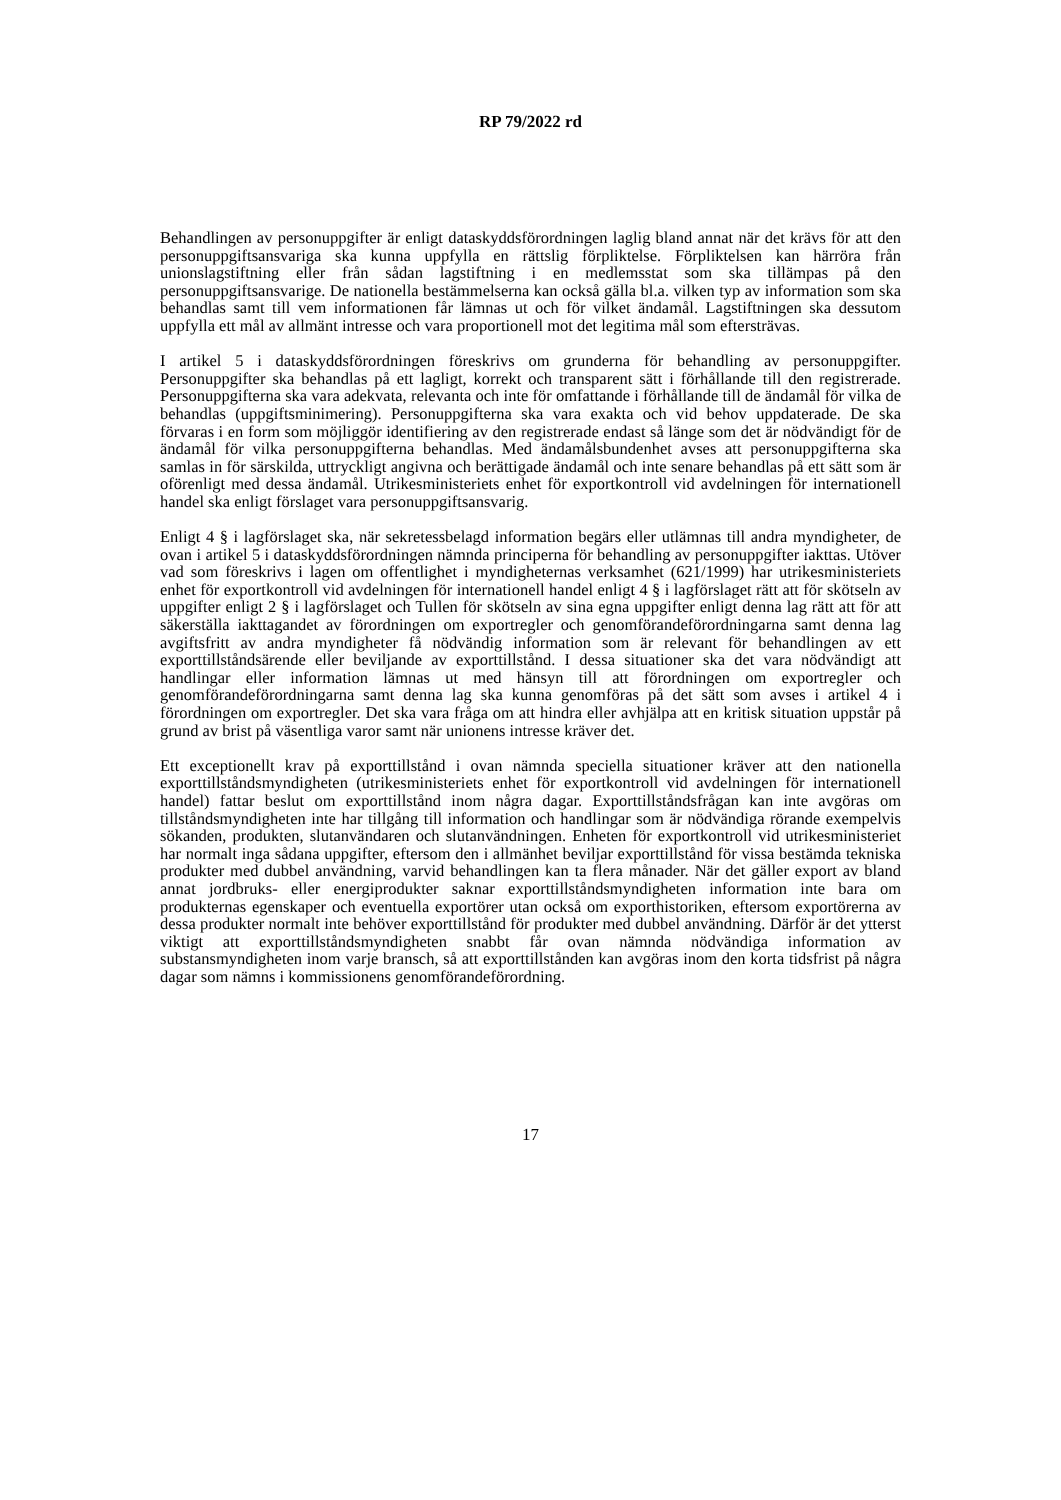RP 79/2022 rd
Behandlingen av personuppgifter är enligt dataskyddsförordningen laglig bland annat när det krävs för att den personuppgiftsansvariga ska kunna uppfylla en rättslig förpliktelse. Förpliktelsen kan härröra från unionslagstiftning eller från sådan lagstiftning i en medlemsstat som ska tillämpas på den personuppgiftsansvarige. De nationella bestämmelserna kan också gälla bl.a. vilken typ av information som ska behandlas samt till vem informationen får lämnas ut och för vilket ändamål. Lagstiftningen ska dessutom uppfylla ett mål av allmänt intresse och vara proportionell mot det legitima mål som eftersträvas.
I artikel 5 i dataskyddsförordningen föreskrivs om grunderna för behandling av personuppgifter. Personuppgifter ska behandlas på ett lagligt, korrekt och transparent sätt i förhållande till den registrerade. Personuppgifterna ska vara adekvata, relevanta och inte för omfattande i förhållande till de ändamål för vilka de behandlas (uppgiftsminimering). Personuppgifterna ska vara exakta och vid behov uppdaterade. De ska förvaras i en form som möjliggör identifiering av den registrerade endast så länge som det är nödvändigt för de ändamål för vilka personuppgifterna behandlas. Med ändamålsbundenhet avses att personuppgifterna ska samlas in för särskilda, uttryckligt angivna och berättigade ändamål och inte senare behandlas på ett sätt som är oförenligt med dessa ändamål. Utrikesministeriets enhet för exportkontroll vid avdelningen för internationell handel ska enligt förslaget vara personuppgiftsansvarig.
Enligt 4 § i lagförslaget ska, när sekretessbelagd information begärs eller utlämnas till andra myndigheter, de ovan i artikel 5 i dataskyddsförordningen nämnda principerna för behandling av personuppgifter iakttas. Utöver vad som föreskrivs i lagen om offentlighet i myndigheternas verksamhet (621/1999) har utrikesministeriets enhet för exportkontroll vid avdelningen för internationell handel enligt 4 § i lagförslaget rätt att för skötseln av uppgifter enligt 2 § i lagförslaget och Tullen för skötseln av sina egna uppgifter enligt denna lag rätt att för att säkerställa iakttagandet av förordningen om exportregler och genomförandeförordningarna samt denna lag avgiftsfritt av andra myndigheter få nödvändig information som är relevant för behandlingen av ett exporttillståndsärende eller beviljande av exporttillstånd. I dessa situationer ska det vara nödvändigt att handlingar eller information lämnas ut med hänsyn till att förordningen om exportregler och genomförandeförordningarna samt denna lag ska kunna genomföras på det sätt som avses i artikel 4 i förordningen om exportregler. Det ska vara fråga om att hindra eller avhjälpa att en kritisk situation uppstår på grund av brist på väsentliga varor samt när unionens intresse kräver det.
Ett exceptionellt krav på exporttillstånd i ovan nämnda speciella situationer kräver att den nationella exporttillståndsmyndigheten (utrikesministeriets enhet för exportkontroll vid avdelningen för internationell handel) fattar beslut om exporttillstånd inom några dagar. Exporttillståndsfrågan kan inte avgöras om tillståndsmyndigheten inte har tillgång till information och handlingar som är nödvändiga rörande exempelvis sökanden, produkten, slutanvändaren och slutanvändningen. Enheten för exportkontroll vid utrikesministeriet har normalt inga sådana uppgifter, eftersom den i allmänhet beviljar exporttillstånd för vissa bestämda tekniska produkter med dubbel användning, varvid behandlingen kan ta flera månader. När det gäller export av bland annat jordbruks- eller energiprodukter saknar exporttillståndsmyndigheten information inte bara om produkternas egenskaper och eventuella exportörer utan också om exporthistoriken, eftersom exportörerna av dessa produkter normalt inte behöver exporttillstånd för produkter med dubbel användning. Därför är det ytterst viktigt att exporttillståndsmyndigheten snabbt får ovan nämnda nödvändiga information av substansmyndigheten inom varje bransch, så att exporttillstånden kan avgöras inom den korta tidsfrist på några dagar som nämns i kommissionens genomförandeförordning.
17